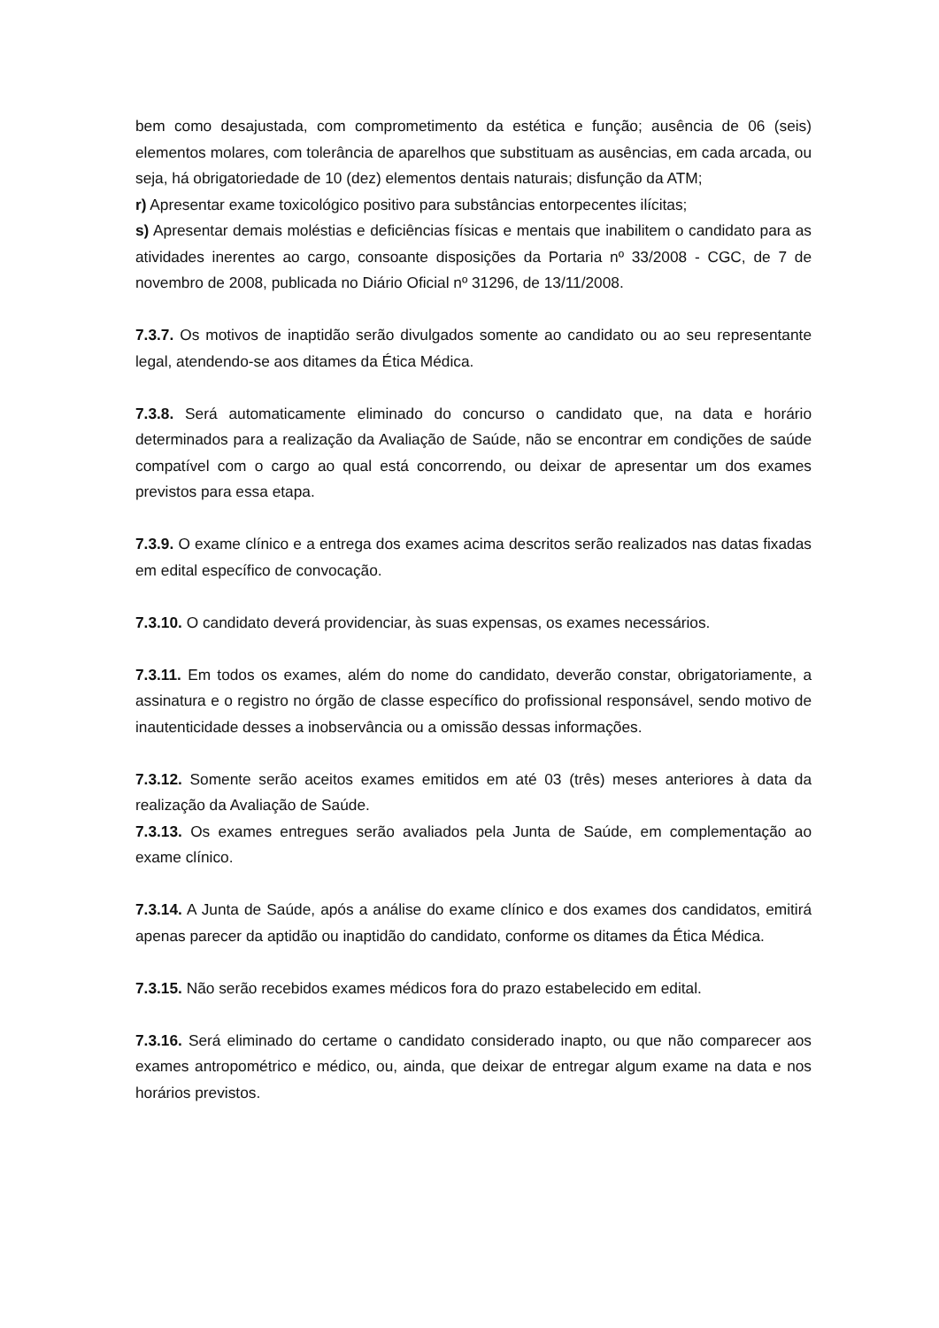bem como desajustada, com comprometimento da estética e função; ausência de 06 (seis) elementos molares, com tolerância de aparelhos que substituam as ausências, em cada arcada, ou seja, há obrigatoriedade de 10 (dez) elementos dentais naturais; disfunção da ATM;
r) Apresentar exame toxicológico positivo para substâncias entorpecentes ilícitas;
s) Apresentar demais moléstias e deficiências físicas e mentais que inabilitem o candidato para as atividades inerentes ao cargo, consoante disposições da Portaria nº 33/2008 - CGC, de 7 de novembro de 2008, publicada no Diário Oficial nº 31296, de 13/11/2008.
7.3.7. Os motivos de inaptidão serão divulgados somente ao candidato ou ao seu representante legal, atendendo-se aos ditames da Ética Médica.
7.3.8. Será automaticamente eliminado do concurso o candidato que, na data e horário determinados para a realização da Avaliação de Saúde, não se encontrar em condições de saúde compatível com o cargo ao qual está concorrendo, ou deixar de apresentar um dos exames previstos para essa etapa.
7.3.9. O exame clínico e a entrega dos exames acima descritos serão realizados nas datas fixadas em edital específico de convocação.
7.3.10. O candidato deverá providenciar, às suas expensas, os exames necessários.
7.3.11. Em todos os exames, além do nome do candidato, deverão constar, obrigatoriamente, a assinatura e o registro no órgão de classe específico do profissional responsável, sendo motivo de inautenticidade desses a inobservância ou a omissão dessas informações.
7.3.12. Somente serão aceitos exames emitidos em até 03 (três) meses anteriores à data da realização da Avaliação de Saúde.
7.3.13. Os exames entregues serão avaliados pela Junta de Saúde, em complementação ao exame clínico.
7.3.14. A Junta de Saúde, após a análise do exame clínico e dos exames dos candidatos, emitirá apenas parecer da aptidão ou inaptidão do candidato, conforme os ditames da Ética Médica.
7.3.15. Não serão recebidos exames médicos fora do prazo estabelecido em edital.
7.3.16. Será eliminado do certame o candidato considerado inapto, ou que não comparecer aos exames antropométrico e médico, ou, ainda, que deixar de entregar algum exame na data e nos horários previstos.